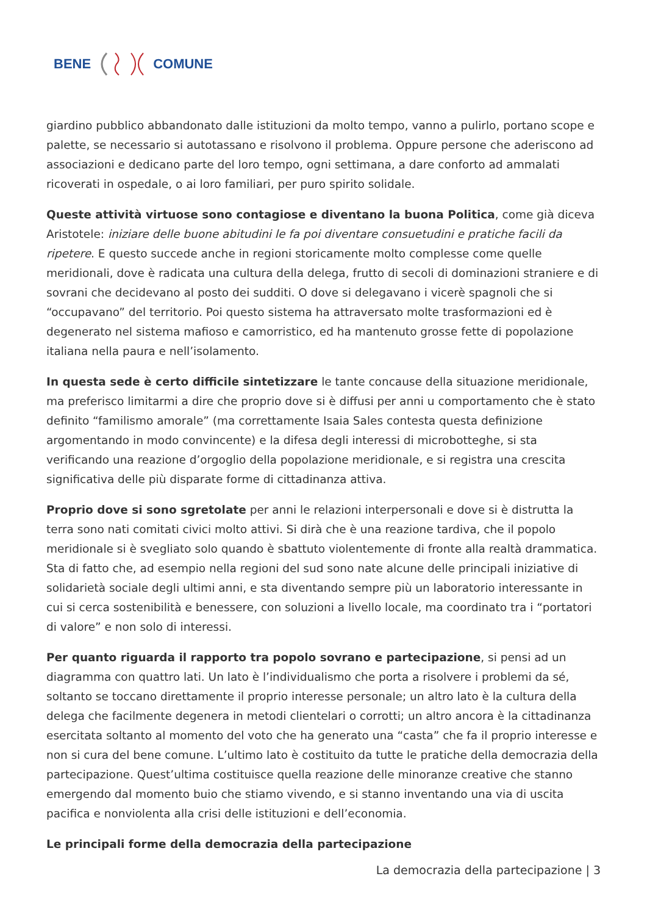BENE COMUNE
giardino pubblico abbandonato dalle istituzioni da molto tempo, vanno a pulirlo, portano scope e palette, se necessario si autotassano e risolvono il problema. Oppure persone che aderiscono ad associazioni e dedicano parte del loro tempo, ogni settimana, a dare conforto ad ammalati ricoverati in ospedale, o ai loro familiari, per puro spirito solidale.
Queste attività virtuose sono contagiose e diventano la buona Politica, come già diceva Aristotele: iniziare delle buone abitudini le fa poi diventare consuetudini e pratiche facili da ripetere. E questo succede anche in regioni storicamente molto complesse come quelle meridionali, dove è radicata una cultura della delega, frutto di secoli di dominazioni straniere e di sovrani che decidevano al posto dei sudditi. O dove si delegavano i vicerè spagnoli che si “occupavano” del territorio. Poi questo sistema ha attraversato molte trasformazioni ed è degenerato nel sistema mafioso e camorristico, ed ha mantenuto grosse fette di popolazione italiana nella paura e nell’isolamento.
In questa sede è certo difficile sintetizzare le tante concause della situazione meridionale, ma preferisco limitarmi a dire che proprio dove si è diffusi per anni u comportamento che è stato definito “familismo amorale” (ma correttamente Isaia Sales contesta questa definizione argomentando in modo convincente) e la difesa degli interessi di microbotteghe, si sta verificando una reazione d’orgoglio della popolazione meridionale, e si registra una crescita significativa delle più disparate forme di cittadinanza attiva.
Proprio dove si sono sgretolate per anni le relazioni interpersonali e dove si è distrutta la terra sono nati comitati civici molto attivi. Si dirà che è una reazione tardiva, che il popolo meridionale si è svegliato solo quando è sbattuto violentemente di fronte alla realtà drammatica. Sta di fatto che, ad esempio nella regioni del sud sono nate alcune delle principali iniziative di solidarietà sociale degli ultimi anni, e sta diventando sempre più un laboratorio interessante in cui si cerca sostenibilità e benessere, con soluzioni a livello locale, ma coordinato tra i “portatori di valore” e non solo di interessi.
Per quanto riguarda il rapporto tra popolo sovrano e partecipazione, si pensi ad un diagramma con quattro lati. Un lato è l’individualismo che porta a risolvere i problemi da sé, soltanto se toccano direttamente il proprio interesse personale; un altro lato è la cultura della delega che facilmente degenera in metodi clientelari o corrotti; un altro ancora è la cittadinanza esercitata soltanto al momento del voto che ha generato una “casta” che fa il proprio interesse e non si cura del bene comune. L’ultimo lato è costituito da tutte le pratiche della democrazia della partecipazione. Quest’ultima costituisce quella reazione delle minoranze creative che stanno emergendo dal momento buio che stiamo vivendo, e si stanno inventando una via di uscita pacifica e nonviolenta alla crisi delle istituzioni e dell’economia.
Le principali forme della democrazia della partecipazione
La democrazia della partecipazione | 3